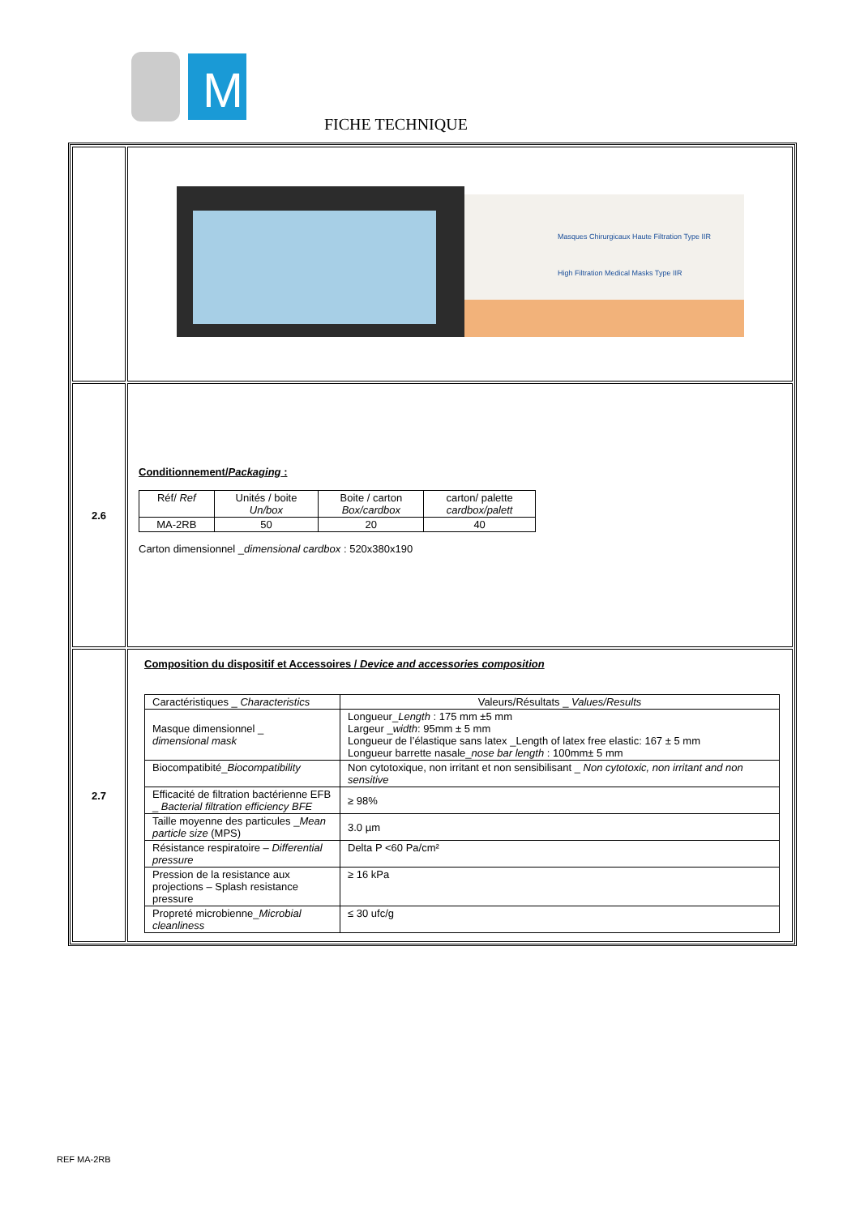M
FICHE TECHNIQUE
| | Masques Chirurgicaux Haute Filtration Type IIR High Filtration Medical Masks Type IIR |
| 2.6 | Conditionnement/ Packaging : / Réf/ Ref / Unités / boite Un/box / Boite / carton Box/cardbox / carton/ palette cardbox/palett / / MA-2RB / 50 / 20 / 40 / Carton dimensionnel _ dimensional cardbox : 520x380x190 |
| 2.7 | Composition du dispositif et Accessoires / Device and accessories composition / Caractéristiques _ Characteristics / Valeurs/Résultats _ Values/Results / / Masque dimensionnel _ dimensional mask / Longueur_ Length : 175 mm ±5 mm Largeur _ width : 95mm ± 5 mm Longueur de l’élastique sans latex _Length of latex free elastic: 167 ± 5 mm Longueur barrette nasale_ nose bar length : 100mm± 5 mm / / Biocompatibité_ Biocompatibility / Non cytotoxique, non irritant et non sensibilisant _ Non cytotoxic, non irritant and non sensitive / / Efficacité de filtration bactérienne EFB _ Bacterial filtration efficiency BFE / ≥ 98% / / Taille moyenne des particules _ Mean particle size (MPS) / 3.0 µm / / Résistance respiratoire – Differential pressure / Delta P <60 Pa/cm² / / Pression de la resistance aux projections – Splash resistance pressure / ≥ 16 kPa / / Propreté microbienne_ Microbial cleanliness / ≤ 30 ufc/g / |
REF MA-2RB